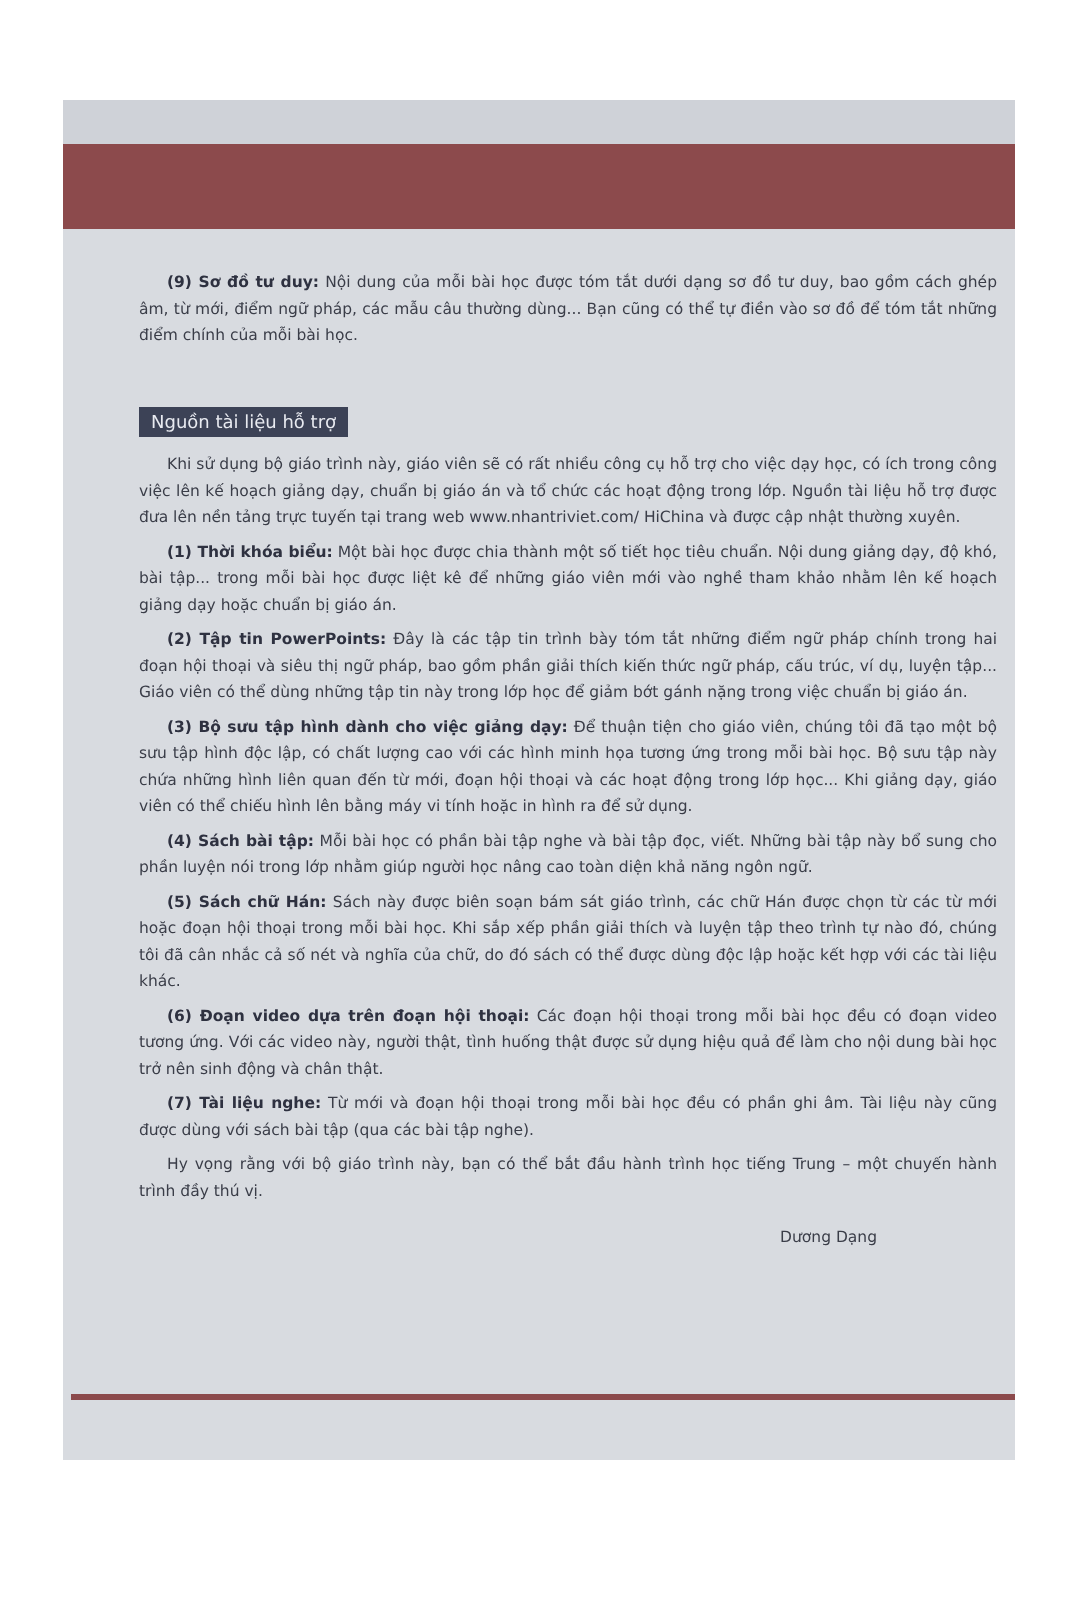(9) Sơ đồ tư duy: Nội dung của mỗi bài học được tóm tắt dưới dạng sơ đồ tư duy, bao gồm cách ghép âm, từ mới, điểm ngữ pháp, các mẫu câu thường dùng... Bạn cũng có thể tự điền vào sơ đồ để tóm tắt những điểm chính của mỗi bài học.
Nguồn tài liệu hỗ trợ
Khi sử dụng bộ giáo trình này, giáo viên sẽ có rất nhiều công cụ hỗ trợ cho việc dạy học, có ích trong công việc lên kế hoạch giảng dạy, chuẩn bị giáo án và tổ chức các hoạt động trong lớp. Nguồn tài liệu hỗ trợ được đưa lên nền tảng trực tuyến tại trang web www.nhantriviet.com/ HiChina và được cập nhật thường xuyên.
(1) Thời khóa biểu: Một bài học được chia thành một số tiết học tiêu chuẩn. Nội dung giảng dạy, độ khó, bài tập... trong mỗi bài học được liệt kê để những giáo viên mới vào nghề tham khảo nhằm lên kế hoạch giảng dạy hoặc chuẩn bị giáo án.
(2) Tập tin PowerPoints: Đây là các tập tin trình bày tóm tắt những điểm ngữ pháp chính trong hai đoạn hội thoại và siêu thị ngữ pháp, bao gồm phần giải thích kiến thức ngữ pháp, cấu trúc, ví dụ, luyện tập... Giáo viên có thể dùng những tập tin này trong lớp học để giảm bớt gánh nặng trong việc chuẩn bị giáo án.
(3) Bộ sưu tập hình dành cho việc giảng dạy: Để thuận tiện cho giáo viên, chúng tôi đã tạo một bộ sưu tập hình độc lập, có chất lượng cao với các hình minh họa tương ứng trong mỗi bài học. Bộ sưu tập này chứa những hình liên quan đến từ mới, đoạn hội thoại và các hoạt động trong lớp học... Khi giảng dạy, giáo viên có thể chiếu hình lên bằng máy vi tính hoặc in hình ra để sử dụng.
(4) Sách bài tập: Mỗi bài học có phần bài tập nghe và bài tập đọc, viết. Những bài tập này bổ sung cho phần luyện nói trong lớp nhằm giúp người học nâng cao toàn diện khả năng ngôn ngữ.
(5) Sách chữ Hán: Sách này được biên soạn bám sát giáo trình, các chữ Hán được chọn từ các từ mới hoặc đoạn hội thoại trong mỗi bài học. Khi sắp xếp phần giải thích và luyện tập theo trình tự nào đó, chúng tôi đã cân nhắc cả số nét và nghĩa của chữ, do đó sách có thể được dùng độc lập hoặc kết hợp với các tài liệu khác.
(6) Đoạn video dựa trên đoạn hội thoại: Các đoạn hội thoại trong mỗi bài học đều có đoạn video tương ứng. Với các video này, người thật, tình huống thật được sử dụng hiệu quả để làm cho nội dung bài học trở nên sinh động và chân thật.
(7) Tài liệu nghe: Từ mới và đoạn hội thoại trong mỗi bài học đều có phần ghi âm. Tài liệu này cũng được dùng với sách bài tập (qua các bài tập nghe).
Hy vọng rằng với bộ giáo trình này, bạn có thể bắt đầu hành trình học tiếng Trung – một chuyến hành trình đầy thú vị.
Dương Dạng